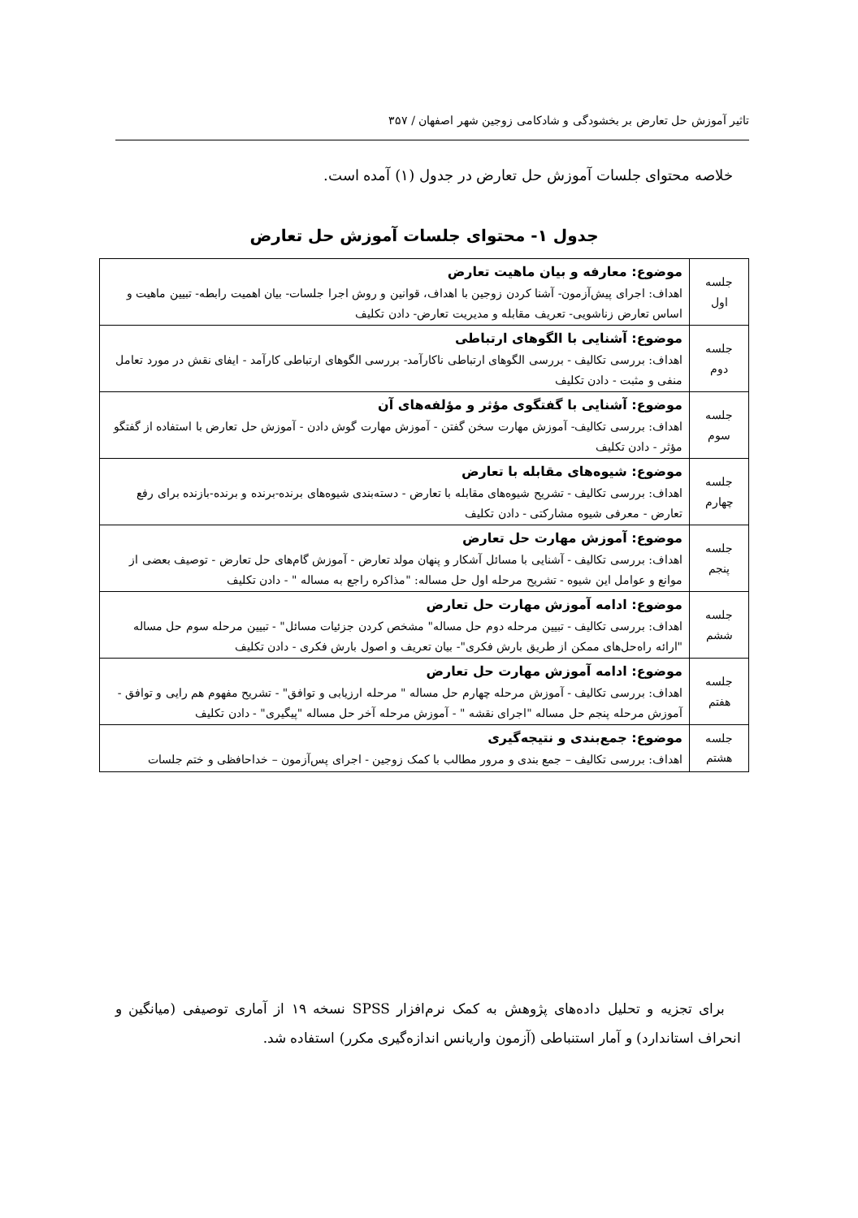تاثیر آموزش حل تعارض بر بخشودگی و شادکامی زوجین شهر اصفهان / ۳۵۷
خلاصه محتوای جلسات آموزش حل تعارض در جدول (۱) آمده است.
جدول ۱- محتوای جلسات آموزش حل تعارض
| جلسه اول | موضوع: معارفه و بیان ماهیت تعارض اهداف: اجرای پیش‌آزمون- آشنا کردن زوجین با اهداف، قوانین و روش اجرا جلسات- بیان اهمیت رابطه- تبیین ماهیت و اساس تعارض زناشویی- تعریف مقابله و مدیریت تعارض- دادن تکلیف |
| جلسه دوم | موضوع: آشنایی با الگوهای ارتباطی اهداف: بررسی تکالیف - بررسی الگوهای ارتباطی ناکارآمد- بررسی الگوهای ارتباطی کارآمد - ایفای نقش در مورد تعامل منفی و مثبت - دادن تکلیف |
| جلسه سوم | موضوع: آشنایی با گفتگوی مؤثر و مؤلفه‌های آن اهداف: بررسی تکالیف- آموزش مهارت سخن گفتن - آموزش مهارت گوش دادن - آموزش حل تعارض با استفاده از گفتگو مؤثر - دادن تکلیف |
| جلسه چهارم | موضوع: شیوه‌های مقابله با تعارض اهداف: بررسی تکالیف - تشریح شیوه‌های مقابله با تعارض - دسته‌بندی شیوه‌های برنده-برنده و برنده-بازنده برای رفع تعارض - معرفی شیوه مشارکتی - دادن تکلیف |
| جلسه پنجم | موضوع: آموزش مهارت حل تعارض اهداف: بررسی تکالیف - آشنایی با مسائل آشکار و پنهان مولد تعارض - آموزش گام‌های حل تعارض - توصیف بعضی از موانع و عوامل این شیوه - تشریح مرحله اول حل مساله: "مذاکره راجع به مساله " - دادن تکلیف |
| جلسه ششم | موضوع: ادامه آموزش مهارت حل تعارض اهداف: بررسی تکالیف - تبیین مرحله دوم حل مساله" مشخص کردن جزئیات مسائل" - تبیین مرحله سوم حل مساله "ارائه راه‌حل‌های ممکن از طریق بارش فکری"- بیان تعریف و اصول بارش فکری - دادن تکلیف |
| جلسه هفتم | موضوع: ادامه آموزش مهارت حل تعارض اهداف: بررسی تکالیف - آموزش مرحله چهارم حل مساله " مرحله ارزیابی و توافق" - تشریح مفهوم هم رایی و توافق - آموزش مرحله پنجم حل مساله "اجرای نقشه " - آموزش مرحله آخر حل مساله "پیگیری" - دادن تکلیف |
| جلسه هشتم | موضوع: جمع‌بندی و نتیجه‌گیری اهداف: بررسی تکالیف – جمع بندی و مرور مطالب با کمک زوجین - اجرای پس‌آزمون – خداحافظی و ختم جلسات |
برای تجزیه و تحلیل داده‌های پژوهش به کمک نرم‌افزار SPSS نسخه ۱۹ از آماری توصیفی (میانگین و انحراف استاندارد) و آمار استنباطی (آزمون واریانس اندازه‌گیری مکرر) استفاده شد.